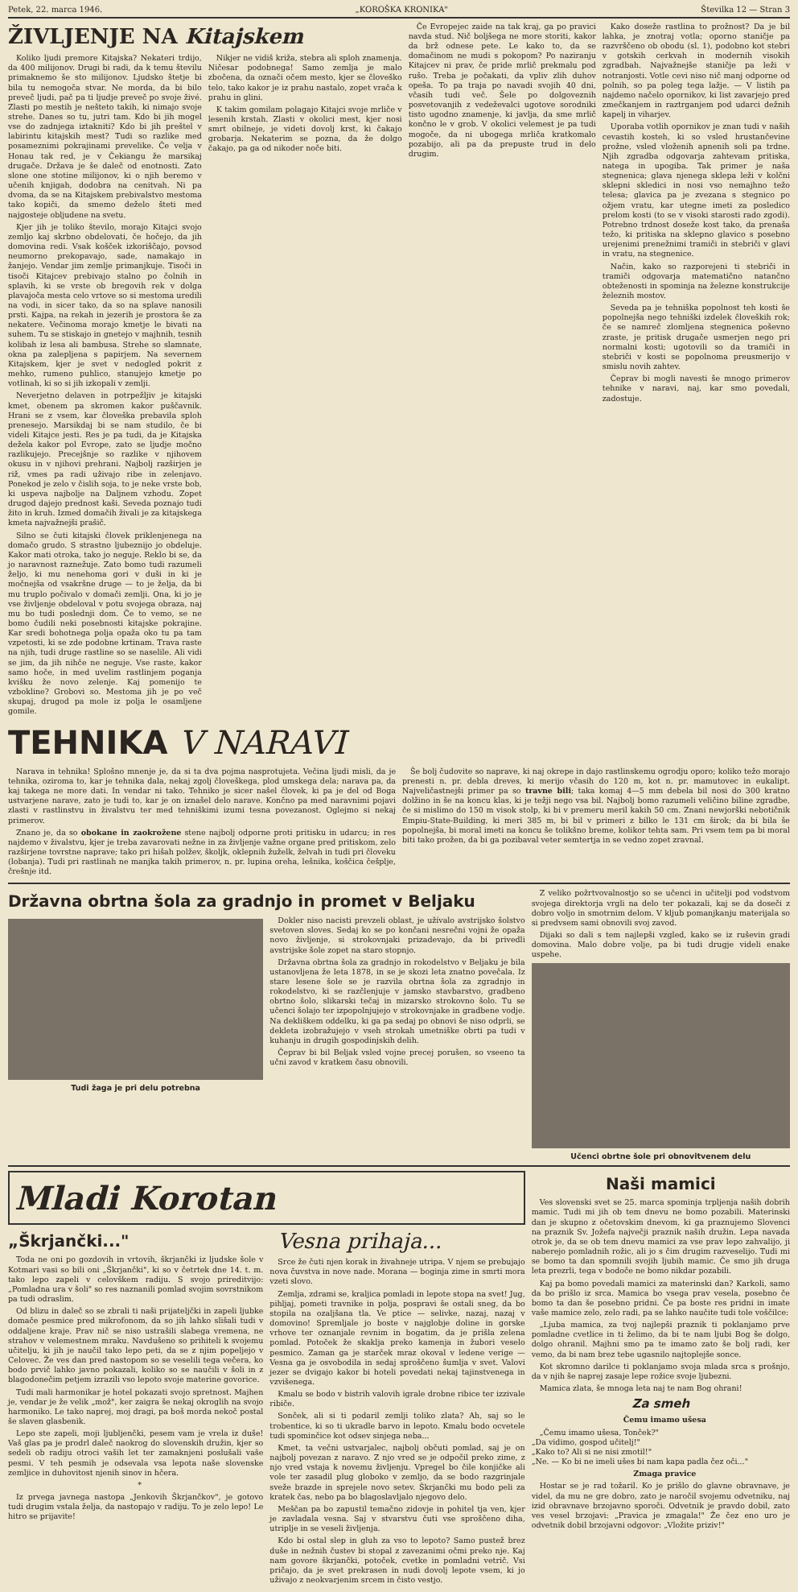Petek, 22. marca 1946. „KOROŠKA KRONIKA" Številka 12 — Stran 3
ŽIVLJENJE NA Kitajskem
Koliko ljudi premore Kitajska? Nekateri trdijo, da 400 milijonov. Drugi bi radi, da k temu številu primaknemo še sto milijonov. Ljudsko štetje bi bila tu nemogoča stvar. Ne morda, da bi bilo preveč ljudi, pač pa ti ljudje preveč po svoje živé. Zlasti po mestih je nešteto takih, ki nimajo svoje strehe. Danes so tu, jutri tam. Kdo bi jih mogel vse do zadnjega iztakniti? Kdo bi jih preštel v labirintu kitajskih mest? Tudi so razlike med posameznimi pokrajinami prevelike. Če velja v Honau tak red, je v Čekiangu že marsikaj drugače. Država je še daleč od enotnosti. Zato slone one stotine milijonov, ki o njih beremo v učenih knjigah, dodobra na cenitvah. Ni pa dvoma, da se na Kitajskem prebivalstvo mestoma tako kopiči, da smemo deželo šteti med najgosteje obljudene na svetu.
Kjer jih je toliko število, morajo Kitajci svojo zemljo kaj skrbno obdelovati, če hočejo, da jih domovina redi. Vsak košček izkoriščajo, povsod neumorno prekopavajo, sade, namakajo in žanjejo. Vendar jim zemlje primanjkuje. Tisoči in tisoči Kitajcev prebivajo stalno po čolnih in splavih, ki se vrste ob bregovih rek v dolga plavajoča mesta celo vrtove so si mestoma uredili na vodi, in sicer tako, da so na splave nanosili prsti. Kajpa, na rekah in jezerih je prostora še za nekatere. Večinoma morajo kmetje le bivati na suhem. Tu se stiskajo in gnetejo v majhnih, tesnih kolibah iz lesa ali bambusa. Strehe so slamnate, okna pa zalepljena s papirjem. Na severnem Kitajskem, kjer je svet v nedogled pokrit z mehko, rumeno puhlico, stanujejo kmetje po votlinah, ki so si jih izkopali v zemlji.
Neverjetno delaven in potrpežljiv je kitajski kmet, obenem pa skromen kakor puščavnik. Hrani se z vsem, kar človeška prebavila sploh prenesejo. Marsikdaj bi se nam studilo, če bi videli Kitajce jesti. Res je pa tudi, da je Kitajska dežela kakor pol Evrope, zato se ljudje močno razlikujejo. Precejšnje so razlike v njihovem okusu in v njihovi prehrani. Najbolj razširjen je riž, vmes pa radi uživajo ribe in zelenjavo. Ponekod je zelo v čislih soja, to je neke vrste bob, ki uspeva najbolje na Daljnem vzhodu. Zopet drugod dajejo prednost kaši. Seveda poznajo tudi žito in kruh. Izmed domačih živali je za kitajskega kmeta najvažnejši prašič.
Silno se čuti kitajski človek priklenjenega na domačo grudo. S strastno ljubeznijo jo obdeluje. Kakor mati otroka, tako jo neguje. Reklo bi se, da jo naravnost raznežuje. Zato bomo tudi razumeli željo, ki mu nenehoma gori v duši in ki je močnejša od vsakršne druge — to je želja, da bi mu truplo počivalo v domači zemlji. Ona, ki jo je vse življenje obdeloval v potu svojega obraza, naj mu bo tudi poslednji dom. Če to vemo, se ne bomo čudili neki posebnosti kitajske pokrajine. Kar sredi bohotnega polja opaža oko tu pa tam vzpetosti, ki se zde podobne krtinam. Trava raste na njih, tudi druge rastline so se naselile. Ali vidi se jim, da jih nihče ne neguje. Vse raste, kakor samo hoče, in med uvelim rastlinjem poganja kvišku že novo zelenje. Kaj pomenijo te vzbokline? Grobovi so. Mestoma jih je po več skupaj, drugod pa mole iz polja le osamljene gomile.
Nikjer ne vidiš križa, stebra ali sploh znamenja. Ničesar podobnega! Samo zemlja je malo zbočena, da označi očem mesto, kjer se človeško telo, tako kakor je iz prahu nastalo, zopet vrača k prahu in glini.
K takim gomilam polagajo Kitajci svoje mrliče v lesenih krstah. Zlasti v okolici mest, kjer nosi smrt obilneje, je videti dovolj krst, ki čakajo grobarja. Nekaterim se pozna, da že dolgo čakajo, pa ga od nikoder noče biti.
Če Evropejec zaide na tak kraj, ga po pravici navda stud. Nič boljšega ne more storiti, kakor da brž odnese pete. Le kako to, da se domačinom ne mudi s pokopom? Po naziranju Kitajcev ni prav, če pride mrlič prekmalu pod rušo. Treba je počakati, da vpliv zlih duhov opeša. To pa traja po navadi svojih 40 dni, včasih tudi več. Šele po dolgoveznih posvetovanjih z vedeževalci ugotove sorodniki tisto ugodno znamenje, ki javlja, da sme mrlič končno le v grob. V okolici velemest je pa tudi mogoče, da ni ubogega mrliča kratkomalo pozabijo, ali pa da prepuste trud in delo drugim.
Kako doseže rastlina to prožnost? Da je bil lahka, je znotraj votla; oporno staničje pa razvrščeno ob obodu (sl. 1), podobno kot stebri v gotskih cerkvah in modernih visokih zgradbah. Najvažnejše staničje pa leži v notranjosti. Votle cevi niso nič manj odporne od polnih, so pa poleg tega lažje. — V listih pa najdemo načelo opornikov, ki list zavarjejo pred zmečkanjem in raztrganjem pod udarci dežnih kapelj in viharjev.
Uporaba votlih opornikov je znan tudi v naših cevastih kosteh, ki so vsled hrustančevine prožne, vsled vloženih apnenih soli pa trdne. Njih zgradba odgovarja zahtevam pritiska, nategа in upogiba. Tak primer je naša stegnenica; glava njenega sklepa leži v kolčni sklepni skledici in nosi vso nemajhno težo telesa; glavica pa je zvezana s stegnico po ožjem vratu, kar utegne imeti za posledico prelom kosti (to se v visoki starosti rado zgodi). Potrebno trdnost doseže kost tako, da prenaša težo, ki pritiska na sklepno glavico s posebno urejenimi prenežnimi tramiči in stebriči v glavi in vratu, na stegnenice.
Način, kako so razporejeni ti stebriči in tramiči odgovarja matematično natančno obteženosti in spominja na železne konstrukcije železnih mostov.
Seveda pa je tehniška popolnost teh kosti še popolnejša nego tehniški izdelek človeških rok; če se namreč zlomljena stegnenica poševno zraste, je pritisk drugače usmerjen nego pri normalni kosti; ugotovili so da tramiči in stebriči v kosti se popolnoma preusmerijo v smislu novih zahtev.
Čeprav bi mogli navesti še mnogo primerov tehnike v naravi, naj, kar smo povedali, zadostuje.
TEHNIKA V NARAVI
Narava in tehnika! Splošno mnenje je, da si ta dva pojma nasprotujeta. Večina ljudi misli, da je tehnika, oziroma to, kar je tehnika dala, nekaj zgolj človeškega, plod umskega dela; narava pa, da kaj takega ne more dati. In vendar ni tako. Tehniko je sicer našel človek, ki pa je del od Boga ustvarjene narave, zato je tudi to, kar je on iznašel delo narave. Končno pa med naravnimi pojavi zlasti v rastlinstvu in živalstvu ter med tehniškimi izumi tesna povezanost. Oglejmo si nekaj primerov.
Znano je, da so obokane in zaokrožene stene najbolj odporne proti pritisku in udarcu; in res najdemo v živalstvu, kjer je treba zavarovati nežne in za življenje važne organe pred pritiskom, zelo razširjene tovrstne naprave; tako pri hišah polžev, školjk, oklepnih žuželk, želvah in tudi pri človeku (lobanja). Tudi pri rastlinah ne manjka takih primerov, n. pr. lupina oreha, lešnika, koščica češplje, črešnje itd.
Še bolj čudovite so naprave, ki naj okrepe in dajo rastlinskemu ogrodju oporo; koliko težo morajo prenesti n. pr. debla dreves, ki merijo včasih do 120 m, kot n. pr. mamutovec in eukalipt. Najveličastnejši primer pa so travne bili; taka komaj 4—5 mm debela bil nosi do 300 kratno dolžino in še na koncu klas, ki je težji nego vsa bil. Najbolj bomo razumeli veličino biline zgradbe, če si mislimo do 150 m visok stolp, ki bi v premeru meril kakih 50 cm. Znani newjorški nebotičnik Empiu-State-Building, ki meri 385 m, bi bil v primeri z bilko le 131 cm širok; da bi bila še popolnejša, bi moral imeti na koncu še tolikšno breme, kolikor tehta sam. Pri vsem tem pa bi moral biti tako prožen, da bi ga pozibaval veter semtertja in se vedno zopet zravnal.
Državna obrtna šola za gradnjo in promet v Beljaku
Tudi žaga je pri delu potrebna Dokler niso nacisti prevzeli oblast, je užívalo avstrijsko šolstvo svetoven sloves. Sedaj ko se po končani nesrečni vojni že opaža novo življenje, si strokovnjaki prizadevajo, da bi privedli avstrijske šole zopet na staro stopnjo.
Državna obrtna šola za gradnjo in rokodelstvo v Beljaku je bila ustanovljena že leta 1878, in se je skozi leta znatno povečala. Iz stare lesene šole se je razvila obrtna šola za zgradnjo in rokodelstvo, ki se razčlenjuje v jamsko stavbarstvo, gradbeno obrtno šolo, slikarski tečaj in mizarsko strokovno šolo. Tu se učenci šolajo ter izpopolnjujejo v strokovnjake in gradbene vodje. Na dekliškem oddelku, ki ga pa sedaj po obnovi še niso odprli, se dekleta izobražujejo v vseh strokah umetniške obrti pa tudi v kuhanju in drugih gospodinjskih delih.
Čeprav bi bil Beljak vsled vojne precej porušen, so vseeno ta učni zavod v kratkem času obnovili.
Z veliko požrtvovalnostjo so se učenci in učitelji pod vodstvom svojega direktorja vrgli na delo ter pokazali, kaj se da doseči z dobro voljo in smotrnim delom. V kljub pomanjkanju materijala so si predvsem sami obnovili svoj zavod.
Dijaki so dali s tem najlepši vzgled, kako se iz ruševin gradi domovina. Malo dobre volje, pa bi tudi drugje videli enake uspehe.
Učenci obrtne šole pri obnovitvenem delu
Mladi Korotan
„Škrjančki..."
Toda ne oni po gozdovih in vrtovih, škrjančki iz ljudske šole v Kotmari vasi so bili oni „Škrjančki", ki so v četrtek dne 14. t. m. tako lepo zapeli v celovškem radiju. S svojo prireditvijo: „Pomladna ura v šoli" so res naznanili pomlad svojim sovrstnikom pa tudi odraslim.
Od blizu in daleč so se zbrali ti naši prijateljčki in zapeli ljubke domače pesmice pred mikrofonom, da so jih lahko slišali tudi v oddaljene kraje. Prav nič se niso ustrašili slabega vremena, ne strahov v velemestnem mraku. Navdušeno so prihiteli k svojemu učitelju, ki jih je naučil tako lepo peti, da se z njim popeljejo v Celovec. Že ves dan pred nastopom so se veselili tega večera, ko bodo prvič lahko javno pokazali, koliko so se naučili v šoli in z blagodonečim petjem izrazili vso lepoto svoje materine govorice.
Tudi mali harmonikar je hotel pokazati svojo spretnost. Majhen je, vendar je že velik „mož", ker zaigra še nekaj okroglih na svojo harmoniko. Le tako naprej, moj dragi, pa boš morda nekoč postal še slaven glasbenik.
Lepo ste zapeli, moji ljubljenčki, pesem vam je vrela iz duše! Vaš glas pa je prodrl daleč naokrog do slovenskih družin, kjer so sedeli ob radiju otroci vaših let ter zamaknjeni poslušali vaše pesmi. V teh pesmih je odsevala vsa lepota naše slovenske zemljice in duhovitost njenih sinov in hčera.
*
Iz prvega javnega nastopa „Jenkovih Škrjančkov", je gotovo tudi drugim vstala želja, da nastopajo v radiju. To je zelo lepo! Le hitro se prijavite!
Vesna prihaja...
Srce že čuti njen korak in živahneje utripa. V njem se prebujajo nova čuvstva in nove nade. Morana — boginja zime in smrti mora vzeti slovo.
Zemlja, zdrami se, kraljica pomladi in lepote stopa na svet! Jug, pihljaj, pometi travnike in polja, pospravi še ostali sneg, da bo stopila na ozaljšana tla. Ve ptice — selivke, nazaj, nazaj v domovino! Spremljale jo boste v najglobje doline in gorske vrhove ter oznanjale revnim in bogatim, da je prišla zelena pomlad. Potoček že skaklja preko kamenja in žubori veselo pesmico. Zaman ga je starček mraz okoval v ledene verige — Vesna ga je osvobodila in sedaj sproščeno šumlja v svet. Valovi jezer se dvigajo kakor bi hoteli povedati nekaj tajinstvenega in vzvišenega.
Kmalu se bodo v bistrih valovih igrale drobne ribice ter izzivale ribiče.
Sonček, ali si ti podaril zemlji toliko zlata? Ah, saj so le trobentice, ki so ti ukradle barvo in lepoto. Kmalu bodo ocvetele tudi spominčice kot odsev sinjega neba...
Kmet, ta večni ustvarjalec, najbolj občuti pomlad, saj je on najbolj povezan z naravo. Z njo vred se je odpočil preko zime, z njo vred vstaja k novemu življenju. Vpregel bo čile konjičke ali vole ter zasadil plug globoko v zemljo, da se bodo razgrinjale sveže brazde in sprejele novo setev. Škrjančki mu bodo peli za kratek čas, nebo pa bo blagoslavljalo njegovo delo.
Meščan pa bo zapustil temačno zidovje in pohitel tja ven, kjer je zavladala vesna. Saj v stvarstvu čuti vse sproščeno diha, utriplje in se veseli življenja.
Kdo bi ostal slep in gluh za vso to lepoto? Samo pustež brez duše in nežnih čustev bi stopal z zavezanimi očmi preko nje. Kaj nam govore škrjančki, potoček, cvetke in pomladni vetrič. Vsi pričajo, da je svet prekrasen in nudi dovolj lepote vsem, ki jo uživajo z neokvarjenim srcem in čisto vestjo.
Naši mamici
Ves slovenski svet se 25. marca spominja trpljenja naših dobrih mamic. Tudi mi jih ob tem dnevu ne bomo pozabili. Materinski dan je skupno z očetovskim dnevom, ki ga praznujemo Slovenci na praznik Sv. Jožefa največji praznik naših družin. Lepa navada otrok je, da se ob tem dnevu mamici za vse prav lepo zahvalijo, ji naberejo pomladnih rožic, ali jo s čim drugim razveselijo. Tudi mi se bomo ta dan spomnili svojih ljubih mamic. Če smo jih druga leta prezrli, tega v bodoče ne bomo nikdar pozabili.
Kaj pa bomo povedali mamici za materinski dan? Karkoli, samo da bo prišlo iz srca. Mamica bo vsega prav vesela, posebno če bomo ta dan še posebno pridni. Če pa boste res pridni in imate vaše mamice zelo, zelo radi, pa se lahko naučite tudi tole voščilce:
„Ljuba mamica, za tvoj najlepši praznik ti poklanjamo prve pomladne cvetlice in ti želimo, da bi te nam ljubi Bog še dolgo, dolgo ohranil. Majhni smo pa te imamo zato še bolj radi, ker vemo, da bi nam brez tebe ugasnilo najtoplejše sonce.
Kot skromno darilce ti poklanjamo svoja mlada srca s prošnjo, da v njih še naprej zasaje lepe rožice svoje ljubezni.
Mamica zlata, še mnoga leta naj te nam Bog ohrani!
Za smeh
Čemu imamo ušesa
„Čemu imamo ušesa, Tonček?"
„Da vidimo, gospod učitelj!"
„Kako to? Ali si ne nisi zmotil!"
„Ne. — Ko bi ne imeli ušes bi nam kapa padla čez oči..."
Zmaga pravice
Hostar se je rad tožaril. Ko je prišlo do glavne obravnave, je videl, da mu ne gre dobro, zato je naročil svojemu odvetniku, naj izid obravnave brzojavno sporoči. Odvetnik je pravdo dobil, zato ves vesel brzojavi: „Pravica je zmagala!" Že čez eno uro je odvetnik dobil brzojavni odgovor: „Vložite priziv!"